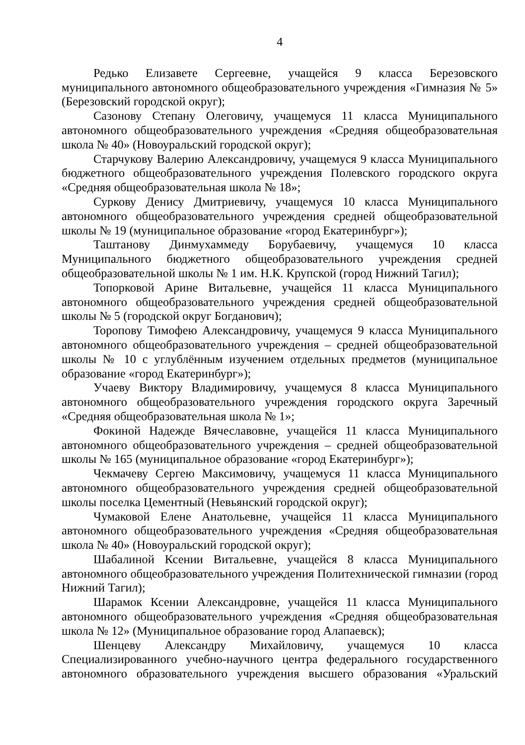4
Редько Елизавете Сергеевне, учащейся 9 класса Березовского муниципального автономного общеобразовательного учреждения «Гимназия № 5» (Березовский городской округ);
Сазонову Степану Олеговичу, учащемуся 11 класса Муниципального автономного общеобразовательного учреждения «Средняя общеобразовательная школа № 40» (Новоуральский городской округ);
Старчукову Валерию Александровичу, учащемуся 9 класса Муниципального бюджетного общеобразовательного учреждения Полевского городского округа «Средняя общеобразовательная школа № 18»;
Суркову Денису Дмитриевичу, учащемуся 10 класса Муниципального автономного общеобразовательного учреждения средней общеобразовательной школы № 19 (муниципальное образование «город Екатеринбург»);
Таштанову Динмухаммеду Борубаевичу, учащемуся 10 класса Муниципального бюджетного общеобразовательного учреждения средней общеобразовательной школы № 1 им. Н.К. Крупской (город Нижний Тагил);
Топорковой Арине Витальевне, учащейся 11 класса Муниципального автономного общеобразовательного учреждения средней общеобразовательной школы № 5 (городской округ Богданович);
Торопову Тимофею Александровичу, учащемуся 9 класса Муниципального автономного общеобразовательного учреждения – средней общеобразовательной школы № 10 с углублённым изучением отдельных предметов (муниципальное образование «город Екатеринбург»);
Учаеву Виктору Владимировичу, учащемуся 8 класса Муниципального автономного общеобразовательного учреждения городского округа Заречный «Средняя общеобразовательная школа № 1»;
Фокиной Надежде Вячеславовне, учащейся 11 класса Муниципального автономного общеобразовательного учреждения – средней общеобразовательной школы № 165 (муниципальное образование «город Екатеринбург»);
Чекмачеву Сергею Максимовичу, учащемуся 11 класса Муниципального автономного общеобразовательного учреждения средней общеобразовательной школы поселка Цементный (Невьянский городской округ);
Чумаковой Елене Анатольевне, учащейся 11 класса Муниципального автономного общеобразовательного учреждения «Средняя общеобразовательная школа № 40» (Новоуральский городской округ);
Шабалиной Ксении Витальевне, учащейся 8 класса Муниципального автономного общеобразовательного учреждения Политехнической гимназии (город Нижний Тагил);
Шарамок Ксении Александровне, учащейся 11 класса Муниципального автономного общеобразовательного учреждения «Средняя общеобразовательная школа № 12» (Муниципальное образование город Алапаевск);
Шенцеву Александру Михайловичу, учащемуся 10 класса Специализированного учебно-научного центра федерального государственного автономного образовательного учреждения высшего образования «Уральский